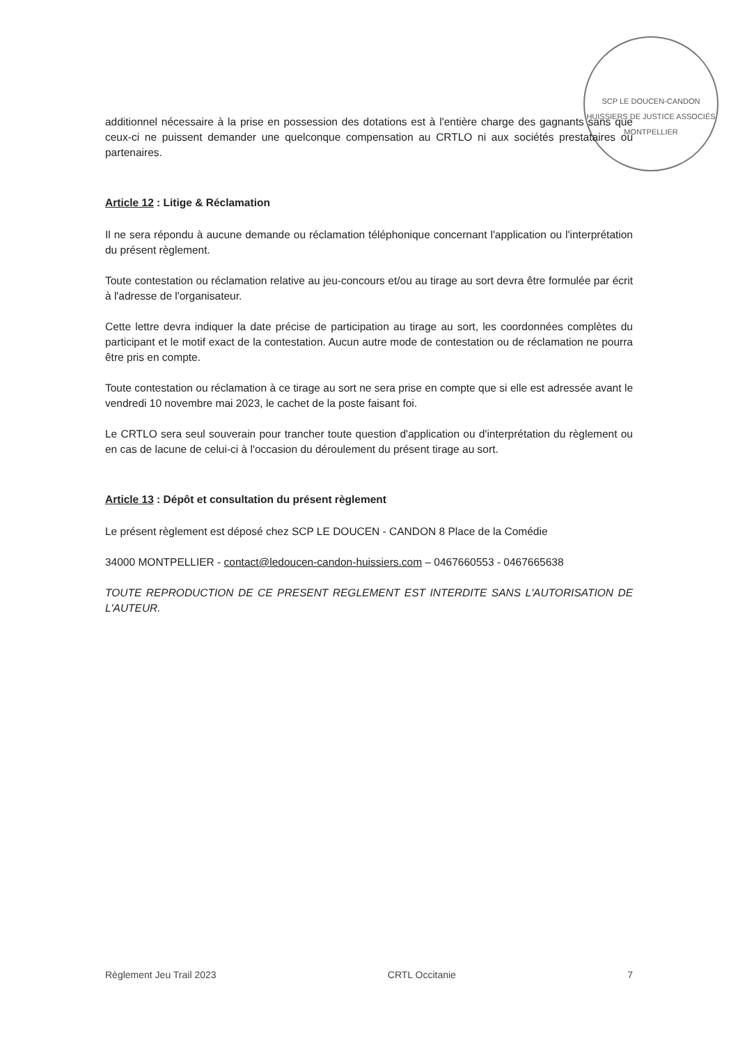SCP LE DOUCEN-CANDON HUISSIERS DE JUSTICE ASSOCIÉS
MONTPELLIER
additionnel nécessaire à la prise en possession des dotations est à l'entière charge des gagnants sans que ceux-ci ne puissent demander une quelconque compensation au CRTLO ni aux sociétés prestataires ou partenaires.
Article 12 : Litige & Réclamation
Il ne sera répondu à aucune demande ou réclamation téléphonique concernant l'application ou l'interprétation du présent règlement.
Toute contestation ou réclamation relative au jeu-concours et/ou au tirage au sort devra être formulée par écrit à l'adresse de l'organisateur.
Cette lettre devra indiquer la date précise de participation au tirage au sort, les coordonnées complètes du participant et le motif exact de la contestation. Aucun autre mode de contestation ou de réclamation ne pourra être pris en compte.
Toute contestation ou réclamation à ce tirage au sort ne sera prise en compte que si elle est adressée avant le vendredi 10 novembre mai 2023, le cachet de la poste faisant foi.
Le CRTLO sera seul souverain pour trancher toute question d'application ou d'interprétation du règlement ou en cas de lacune de celui-ci à l'occasion du déroulement du présent tirage au sort.
Article 13 : Dépôt et consultation du présent règlement
Le présent règlement est déposé chez SCP LE DOUCEN - CANDON 8 Place de la Comédie
34000 MONTPELLIER - contact@ledoucen-candon-huissiers.com – 0467660553 - 0467665638
TOUTE REPRODUCTION DE CE PRESENT REGLEMENT EST INTERDITE SANS L'AUTORISATION DE L'AUTEUR.
Règlement Jeu Trail 2023 CRTL Occitanie 7